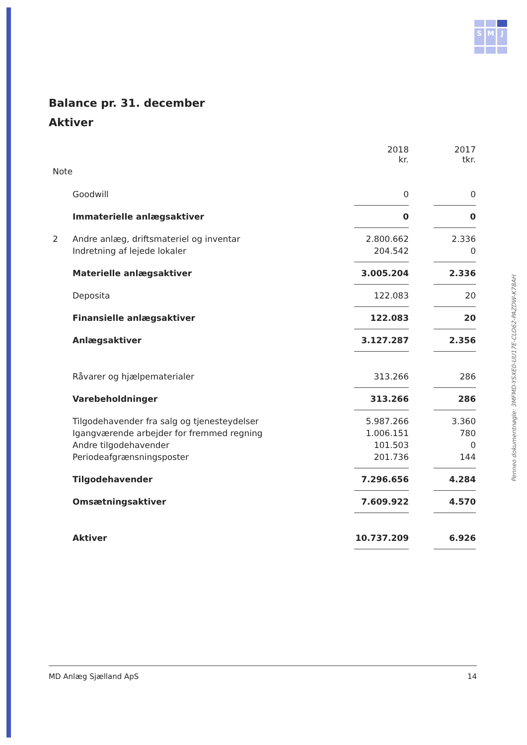S
M
J
Penneo dokumentnøgle: 3MFMD-YSXE0-UU17E-CLO62-PAZDW-K78AH
Balance pr. 31. december
Aktiver
| | | 2018 kr. | | 2017 tkr. |
| Note | | | | |
| | Goodwill | 0 | | 0 |
| | Immaterielle anlægsaktiver | 0 | | 0 |
| 2 | Andre anlæg, driftsmateriel og inventar | 2.800.662 | | 2.336 |
| | Indretning af lejede lokaler | 204.542 | | 0 |
| | Materielle anlægsaktiver | 3.005.204 | | 2.336 |
| | Deposita | 122.083 | | 20 |
| | Finansielle anlægsaktiver | 122.083 | | 20 |
| | Anlægsaktiver | 3.127.287 | | 2.356 |
| | Råvarer og hjælpematerialer | 313.266 | | 286 |
| | Varebeholdninger | 313.266 | | 286 |
| | Tilgodehavender fra salg og tjenesteydelser | 5.987.266 | | 3.360 |
| | Igangværende arbejder for fremmed regning | 1.006.151 | | 780 |
| | Andre tilgodehavender | 101.503 | | 0 |
| | Periodeafgrænsningsposter | 201.736 | | 144 |
| | Tilgodehavender | 7.296.656 | | 4.284 |
| | Omsætningsaktiver | 7.609.922 | | 4.570 |
| | Aktiver | 10.737.209 | | 6.926 |
MD Anlæg Sjælland ApS 14